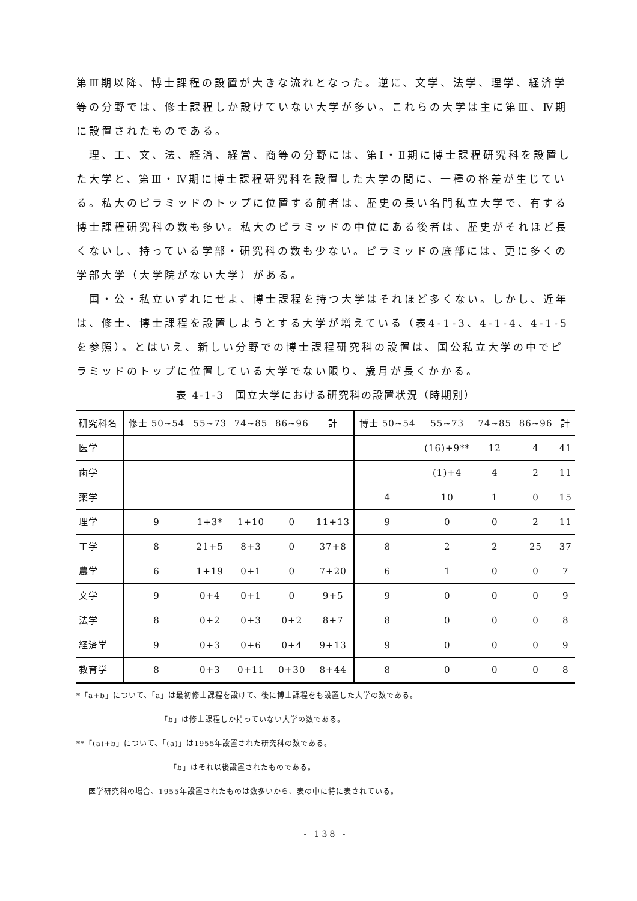第Ⅲ期以降、博士課程の設置が大きな流れとなった。逆に、文学、法学、理学、経済学等の分野では、修士課程しか設けていない大学が多い。これらの大学は主に第Ⅲ、Ⅳ期に設置されたものである。
　理、工、文、法、経済、経営、商等の分野には、第Ⅰ・Ⅱ期に博士課程研究科を設置した大学と、第Ⅲ・Ⅳ期に博士課程研究科を設置した大学の間に、一種の格差が生じている。私大のピラミッドのトップに位置する前者は、歴史の長い名門私立大学で、有する博士課程研究科の数も多い。私大のピラミッドの中位にある後者は、歴史がそれほど長くないし、持っている学部・研究科の数も少ない。ピラミッドの底部には、更に多くの学部大学（大学院がない大学）がある。
　国・公・私立いずれにせよ、博士課程を持つ大学はそれほど多くない。しかし、近年は、修士、博士課程を設置しようとする大学が増えている（表4-1-3、4-1-4、4-1-5を参照）。とはいえ、新しい分野での博士課程研究科の設置は、国公私立大学の中でピラミッドのトップに位置している大学でない限り、歳月が長くかかる。
表 4-1-3　国立大学における研究科の設置状況（時期別）
| 研究科名 | 修士 50~54 | 55~73 | 74~85 | 86~96 | 計 | 博士 50~54 | 55~73 | 74~85 | 86~96 | 計 |
| --- | --- | --- | --- | --- | --- | --- | --- | --- | --- | --- |
| 医学 | | | | | | | (16)+9** | 12 | 4 | 41 |
| 歯学 | | | | | | | (1)+4 | 4 | 2 | 11 |
| 薬学 | | | | | | 4 | 10 | 1 | 0 | 15 |
| 理学 | 9 | 1+3* | 1+10 | 0 | 11+13 | 9 | 0 | 0 | 2 | 11 |
| 工学 | 8 | 21+5 | 8+3 | 0 | 37+8 | 8 | 2 | 2 | 25 | 37 |
| 農学 | 6 | 1+19 | 0+1 | 0 | 7+20 | 6 | 1 | 0 | 0 | 7 |
| 文学 | 9 | 0+4 | 0+1 | 0 | 9+5 | 9 | 0 | 0 | 0 | 9 |
| 法学 | 8 | 0+2 | 0+3 | 0+2 | 8+7 | 8 | 0 | 0 | 0 | 8 |
| 経済学 | 9 | 0+3 | 0+6 | 0+4 | 9+13 | 9 | 0 | 0 | 0 | 9 |
| 教育学 | 8 | 0+3 | 0+11 | 0+30 | 8+44 | 8 | 0 | 0 | 0 | 8 |
*「a+b」について、「a」は最初修士課程を設けて、後に博士課程をも設置した大学の数である。
「b」は修士課程しか持っていない大学の数である。
**「(a)+b」について、「(a)」は1955年設置された研究科の数である。
「b」はそれ以後設置されたものである。
医学研究科の場合、1955年設置されたものは数多いから、表の中に特に表されている。
- 138 -